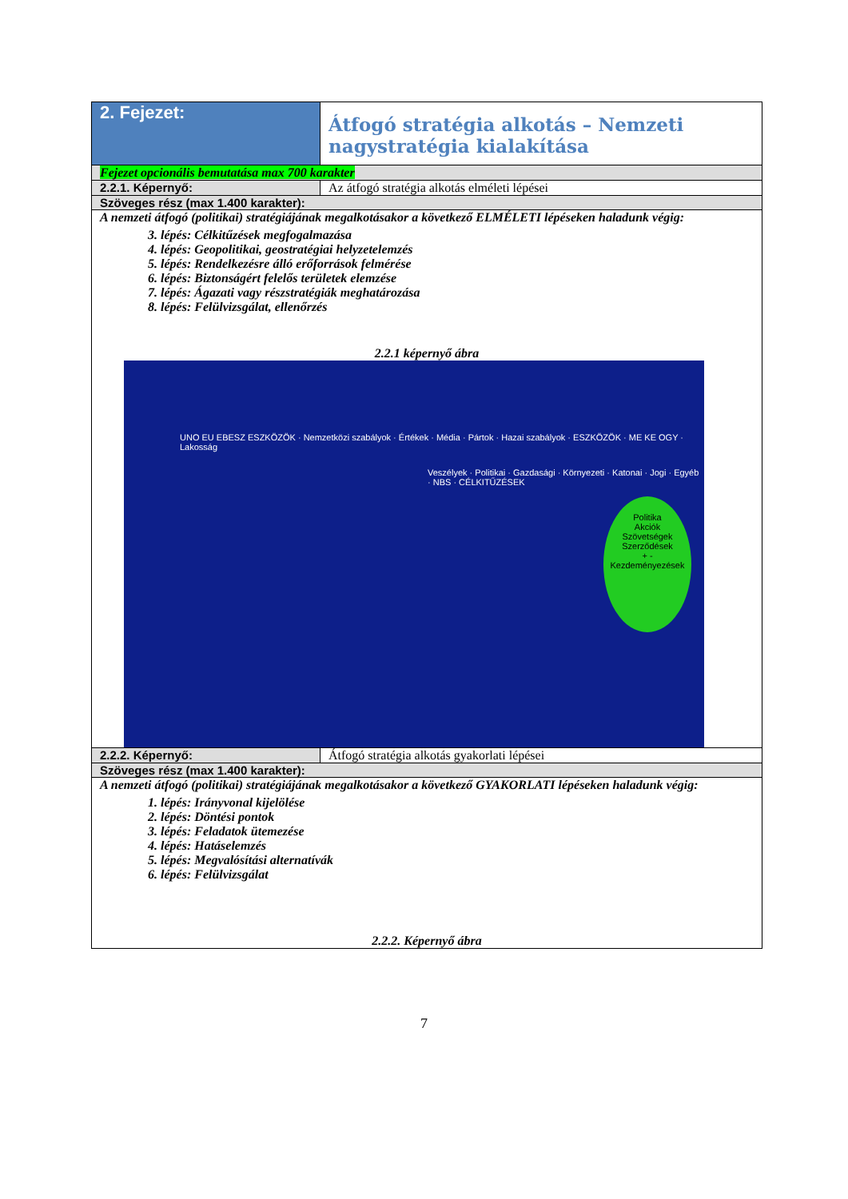| 2. Fejezet: | Átfogó stratégia alkotás – Nemzeti nagystratégia kialakítása |
| Fejezet opcionális bemutatása max 700 karakter | |
| 2.2.1. Képernyő: | Az átfogó stratégia alkotás elméleti lépései |
| Szöveges rész (max 1.400 karakter): | |
| A nemzeti átfogó (politikai) stratégiájának megalkotásakor a következő ELMÉLETI lépéseken haladunk végig: 3. lépés: Célkitűzések megfogalmazása 4. lépés: Geopolitikai, geostratégiai helyzetelemzés 5. lépés: Rendelkezésre álló erőforrások felmérése 6. lépés: Biztonságért felelős területek elemzése 7. lépés: Ágazati vagy részstratégiák meghatározása 8. lépés: Felülvizsgálat, ellenőrzés 2.2.1 képernyő ábra UNO EU EBESZ ESZKÖZÖK · Nemzetközi szabályok · Értékek · Média · Pártok · Hazai szabályok · ESZKÖZÖK · ME KE OGY · Lakosság Veszélyek · Politikai · Gazdasági · Környezeti · Katonai · Jogi · Egyéb · NBS · CÉLKITŰZÉSEK Politika Akciók Szövetségek Szerződések + - Kezdeményezések | |
| 2.2.2. Képernyő: | Átfogó stratégia alkotás gyakorlati lépései |
| Szöveges rész (max 1.400 karakter): | |
| A nemzeti átfogó (politikai) stratégiájának megalkotásakor a következő GYAKORLATI lépéseken haladunk végig: 1. lépés: Irányvonal kijelölése 2. lépés: Döntési pontok 3. lépés: Feladatok ütemezése 4. lépés: Hatáselemzés 5. lépés: Megvalósítási alternatívák 6. lépés: Felülvizsgálat 2.2.2. Képernyő ábra | |
7